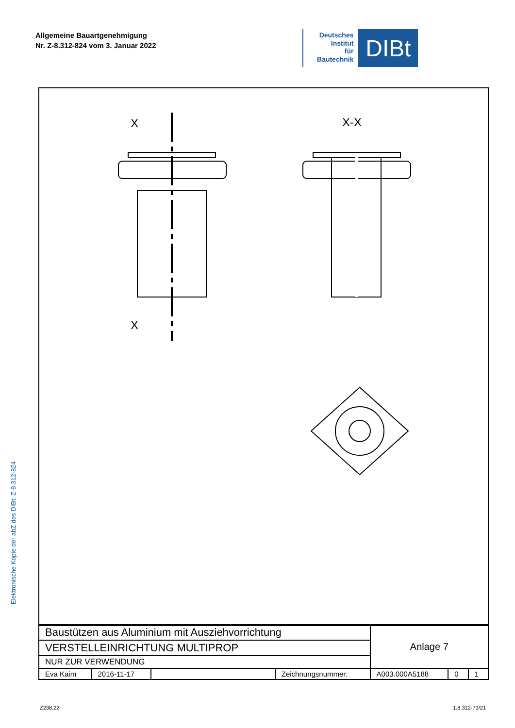Allgemeine Bauartgenehmigung
Nr. Z-8.312-824 vom 3. Januar 2022
Deutsches
Institut
für
Bautechnik
DIBt
Elektronische Kopie der abZ des DIBt: Z-8.312-824
X
X
X-X
| Baustützen aus Aluminium mit Ausziehvorrichtung | | | | Anlage 7 | | |
| VERSTELLEINRICHTUNG MULTIPROP | | | | | | |
| NUR ZUR VERWENDUNG | | | | | | |
| Eva Kaim | 2016-11-17 | | Zeichnungsnummer: | A003.000A5188 | 0 | 1 |
Z238.22 1.8.312-73/21